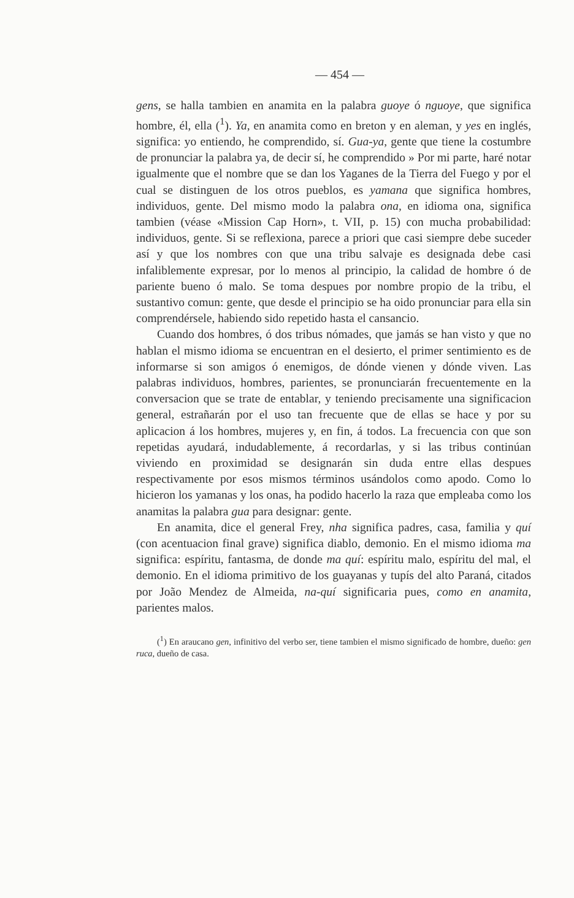— 454 —
gens, se halla tambien en anamita en la palabra guoye ó nguoye, que significa hombre, él, ella (<sup>1</sup>). Ya, en anamita como en breton y en aleman, y yes en inglés, significa: yo entiendo, he comprendido, sí. Gua-ya, gente que tiene la costumbre de pronunciar la palabra ya, de decir sí, he comprendido » Por mi parte, haré notar igualmente que el nombre que se dan los Yaganes de la Tierra del Fuego y por el cual se distinguen de los otros pueblos, es yamana que significa hombres, individuos, gente. Del mismo modo la palabra ona, en idioma ona, significa tambien (véase «Mission Cap Horn», t. VII, p. 15) con mucha probabilidad: individuos, gente. Si se reflexiona, parece a priori que casi siempre debe suceder así y que los nombres con que una tribu salvaje es designada debe casi infaliblemente expresar, por lo menos al principio, la calidad de hombre ó de pariente bueno ó malo. Se toma despues por nombre propio de la tribu, el sustantivo comun: gente, que desde el principio se ha oido pronunciar para ella sin comprendérsele, habiendo sido repetido hasta el cansancio.
Cuando dos hombres, ó dos tribus nómades, que jamás se han visto y que no hablan el mismo idioma se encuentran en el desierto, el primer sentimiento es de informarse si son amigos ó enemigos, de dónde vienen y dónde viven. Las palabras individuos, hombres, parientes, se pronunciarán frecuentemente en la conversacion que se trate de entablar, y teniendo precisamente una significacion general, estrañarán por el uso tan frecuente que de ellas se hace y por su aplicacion á los hombres, mujeres y, en fin, á todos. La frecuencia con que son repetidas ayudará, indudablemente, á recordarlas, y si las tribus continúan viviendo en proximidad se designarán sin duda entre ellas despues respectivamente por esos mismos términos usándolos como apodo. Como lo hicieron los yamanas y los onas, ha podido hacerlo la raza que empleaba como los anamitas la palabra gua para designar: gente.
En anamita, dice el general Frey, nha significa padres, casa, familia y quí (con acentuacion final grave) significa diablo, demonio. En el mismo idioma ma significa: espíritu, fantasma, de donde ma quí: espíritu malo, espíritu del mal, el demonio. En el idioma primitivo de los guayanas y tupís del alto Paraná, citados por João Mendez de Almeida, na-quí significaria pues, como en anamita, parientes malos.
(<sup>1</sup>) En araucano gen, infinitivo del verbo ser, tiene tambien el mismo significado de hombre, dueño: gen ruca, dueño de casa.